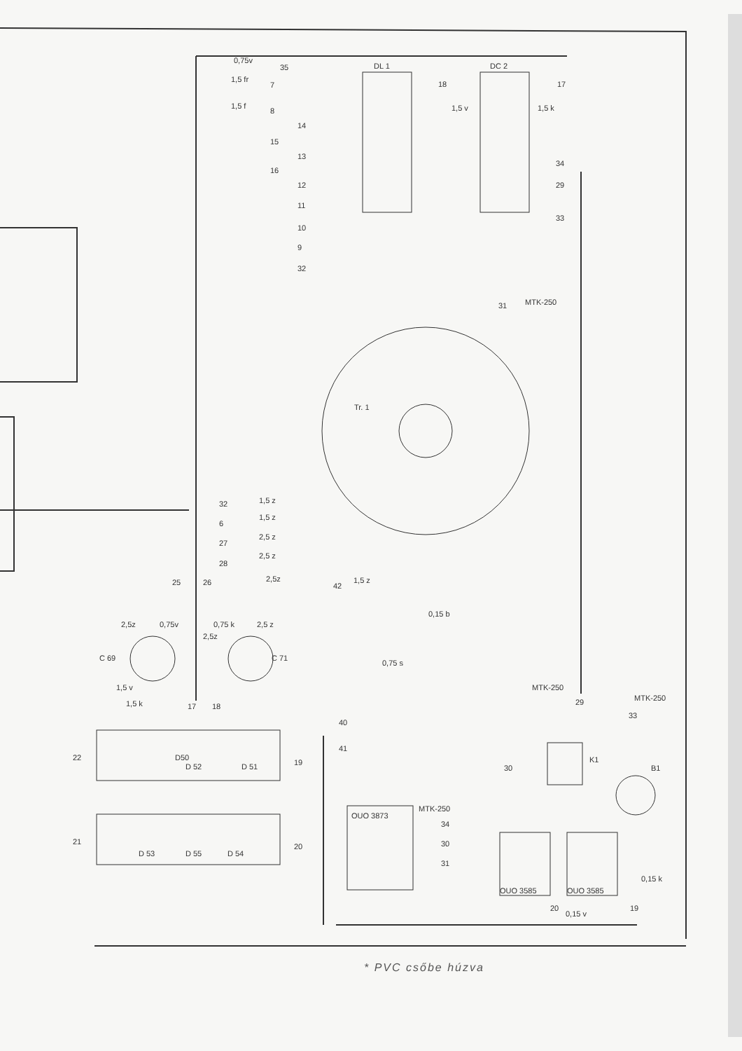DL 1
DC 2
Tr. 1
C 69
C 71
K1
B1
MTK-250
MTK-250
OUO 3873
OUO 3585
OUO 3585
0,75v
1,5 fr
1,5 f
1,5 v
1,5 k
1,5 z
1,5 z
2,5 z
2,5 z
2,5z
1,5 z
0,15 b
0,75 s
2,5z
0,75v
0,75 k
2,5 z
2,5z
1,5 v
1,5 k
D50
D 52
D 51
D 53
D 55
D 54
0,15 v
0,15 k
MTK-250
MTK-250
35
7
8
14
15
13
16
12
11
10
9
32
18
17
34
29
33
31
32
6
27
28
25
26
42
17
18
40
41
19
22
21
20
29
33
30
34
30
31
20
19
* PVC csőbe húzva